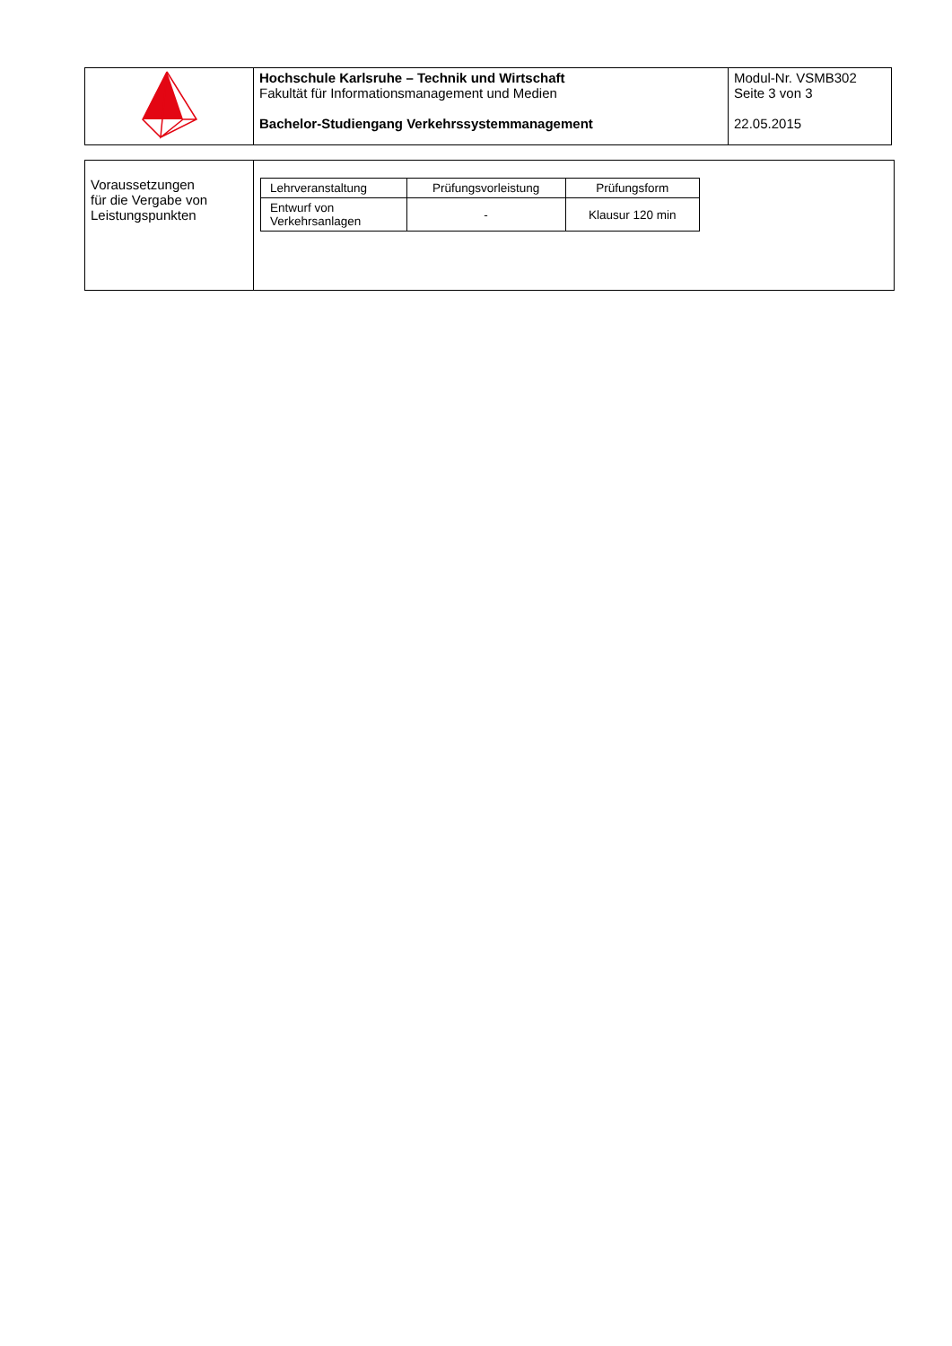| | Hochschule Karlsruhe – Technik und Wirtschaft Fakultät für Informationsmanagement und Medien Bachelor-Studiengang Verkehrssystemmanagement | Modul-Nr. VSMB302 Seite 3 von 3 22.05.2015 |
| Voraussetzungen für die Vergabe von Leistungspunkten | / Lehrveranstaltung / Prüfungsvorleistung / Prüfungsform / / --- / --- / --- / / Entwurf von Verkehrsanlagen / - / Klausur 120 min / |